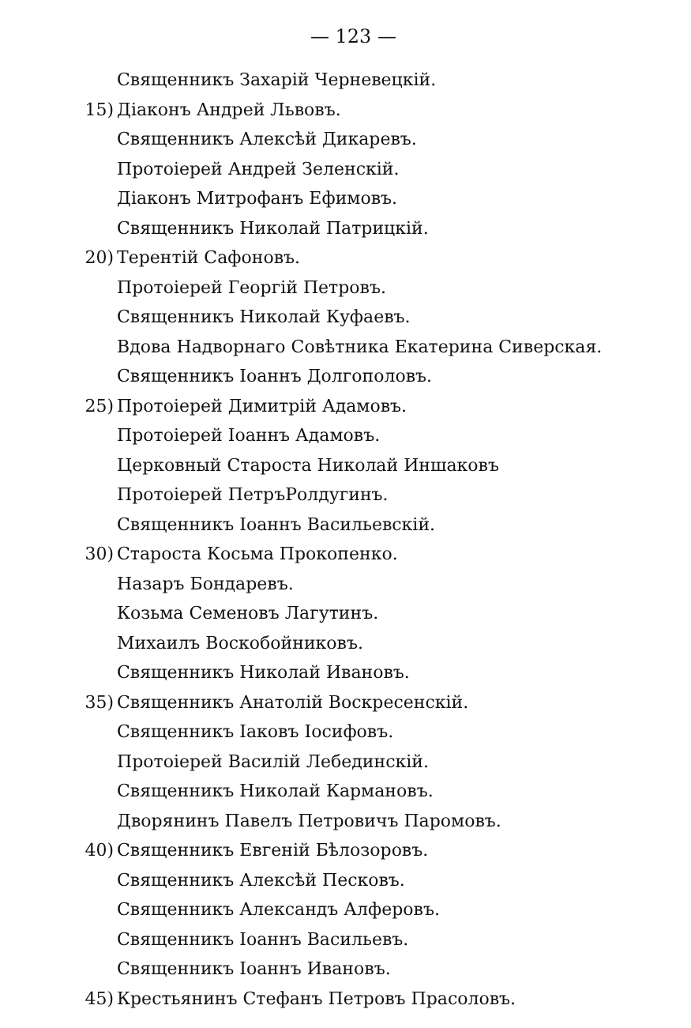— 123 —
Священникъ Захарій Черневецкій.
15) Діаконъ Андрей Львовъ.
Священникъ Алексѣй Дикаревъ.
Протоіерей Андрей Зеленскій.
Діаконъ Митрофанъ Ефимовъ.
Священникъ Николай Патрицкій.
20) Терентій Сафоновъ.
Протоіерей Георгій Петровъ.
Священникъ Николай Куфаевъ.
Вдова Надворнаго Совѣтника Екатерина Сиверская.
Священникъ Іоаннъ Долгополовъ.
25) Протоіерей Димитрій Адамовъ.
Протоіерей Іоаннъ Адамовъ.
Церковный Староста Николай Иншаковъ
Протоіерей ПетръРолдугинъ.
Священникъ Іоаннъ Васильевскій.
30) Староста Косьма Прокопенко.
Назаръ Бондаревъ.
Козьма Семеновъ Лагутинъ.
Михаилъ Воскобойниковъ.
Священникъ Николай Ивановъ.
35) Священникъ Анатолій Воскресенскій.
Священникъ Іаковъ Іосифовъ.
Протоіерей Василій Лебединскій.
Священникъ Николай Кармановъ.
Дворянинъ Павелъ Петровичъ Паромовъ.
40) Священникъ Евгеній Бѣлозоровъ.
Священникъ Алексѣй Песковъ.
Священникъ Александъ Алферовъ.
Священникъ Іоаннъ Васильевъ.
Священникъ Іоаннъ Ивановъ.
45) Крестьянинъ Стефанъ Петровъ Прасоловъ.